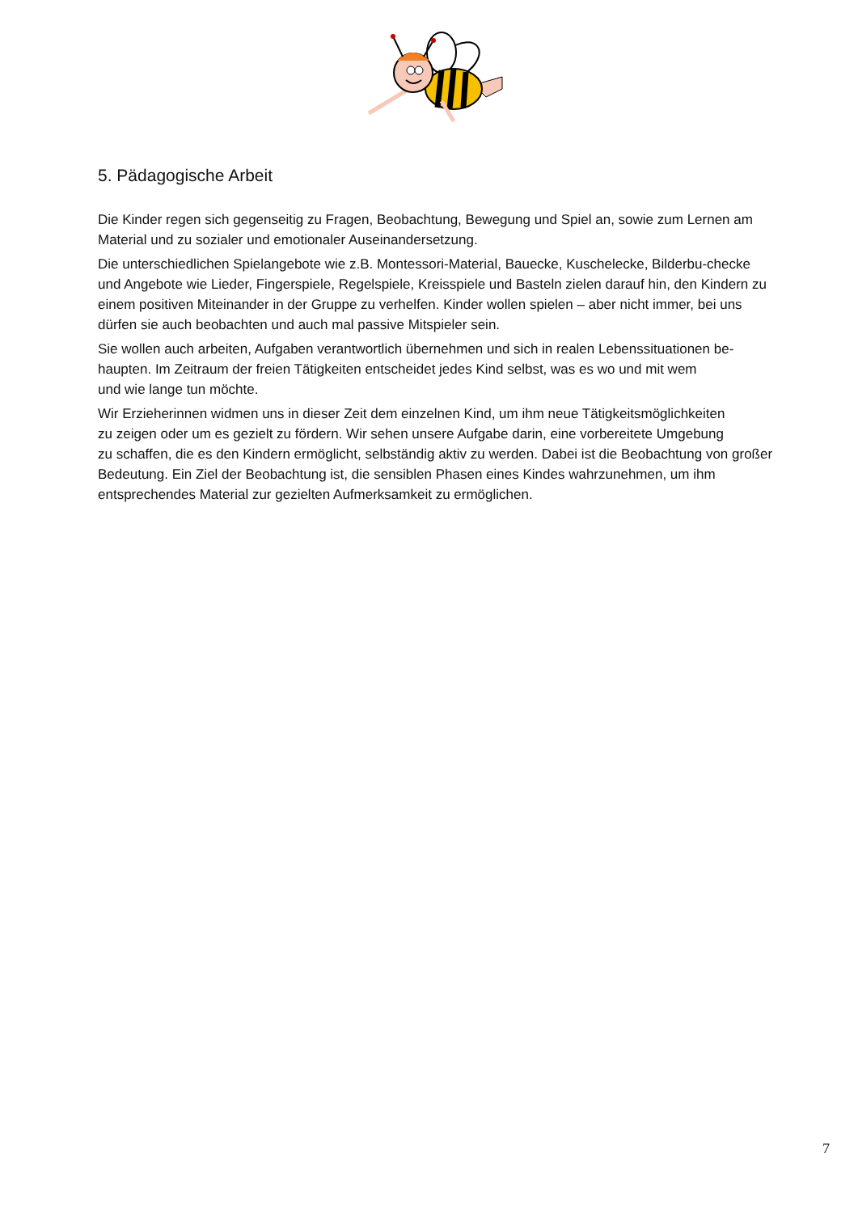5. Pädagogische Arbeit
Die Kinder regen sich gegenseitig zu Fragen, Beobachtung, Bewegung und Spiel an, sowie zum Lernen am Material und zu sozialer und emotionaler Auseinandersetzung.
Die unterschiedlichen Spielangebote wie z.B. Montessori-Material, Bauecke, Kuschelecke, Bilderbu-checke und Angebote wie Lieder, Fingerspiele, Regelspiele, Kreisspiele und Basteln zielen darauf hin, den Kindern zu einem positiven Miteinander in der Gruppe zu verhelfen. Kinder wollen spielen – aber nicht immer, bei uns dürfen sie auch beobachten und auch mal passive Mitspieler sein.
Sie wollen auch arbeiten, Aufgaben verantwortlich übernehmen und sich in realen Lebenssituationen be-haupten. Im Zeitraum der freien Tätigkeiten entscheidet jedes Kind selbst, was es wo und mit wem
und wie lange tun möchte.
Wir Erzieherinnen widmen uns in dieser Zeit dem einzelnen Kind, um ihm neue Tätigkeitsmöglichkeiten
zu zeigen oder um es gezielt zu fördern. Wir sehen unsere Aufgabe darin, eine vorbereitete Umgebung
zu schaffen, die es den Kindern ermöglicht, selbständig aktiv zu werden. Dabei ist die Beobachtung von großer Bedeutung. Ein Ziel der Beobachtung ist, die sensiblen Phasen eines Kindes wahrzunehmen, um ihm entsprechendes Material zur gezielten Aufmerksamkeit zu ermöglichen.
7